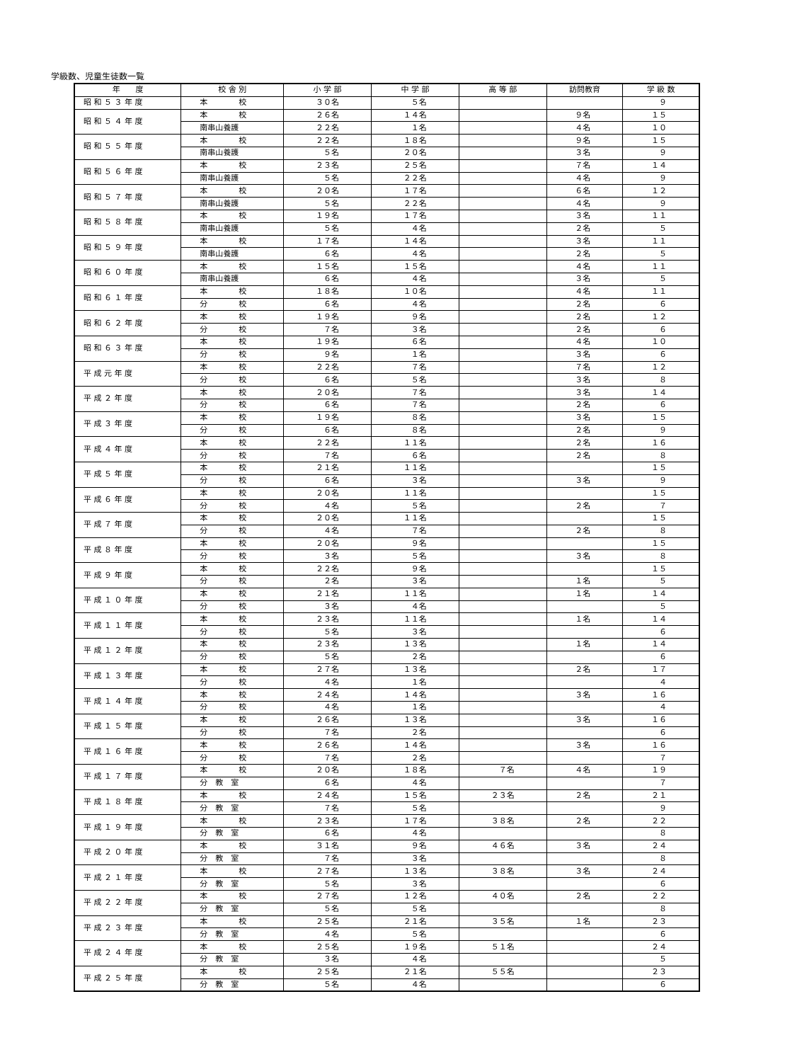学級数、児童生徒数一覧
| 年 度 | 校 舎 別 | 小 学 部 | 中 学 部 | 高 等 部 | 訪問教育 | 学 級 数 |
| --- | --- | --- | --- | --- | --- | --- |
| 昭 和 ５ ３ 年 度 | 本 校 | ３０名 | ５名 | | | ９ |
| 昭 和 ５ ４ 年 度 | 本 校 | ２６名 | １４名 | | ９名 | １５ |
| | 南串山養護 | ２２名 | １名 | | ４名 | １０ |
| 昭 和 ５ ５ 年 度 | 本 校 | ２２名 | １８名 | | ９名 | １５ |
| | 南串山養護 | ５名 | ２０名 | | ３名 | ９ |
| 昭 和 ５ ６ 年 度 | 本 校 | ２３名 | ２５名 | | ７名 | １４ |
| | 南串山養護 | ５名 | ２２名 | | ４名 | ９ |
| 昭 和 ５ ７ 年 度 | 本 校 | ２０名 | １７名 | | ６名 | １２ |
| | 南串山養護 | ５名 | ２２名 | | ４名 | ９ |
| 昭 和 ５ ８ 年 度 | 本 校 | １９名 | １７名 | | ３名 | １１ |
| | 南串山養護 | ５名 | ４名 | | ２名 | ５ |
| 昭 和 ５ ９ 年 度 | 本 校 | １７名 | １４名 | | ３名 | １１ |
| | 南串山養護 | ６名 | ４名 | | ２名 | ５ |
| 昭 和 ６ ０ 年 度 | 本 校 | １５名 | １５名 | | ４名 | １１ |
| | 南串山養護 | ６名 | ４名 | | ３名 | ５ |
| 昭 和 ６ １ 年 度 | 本 校 | １８名 | １０名 | | ４名 | １１ |
| | 分 校 | ６名 | ４名 | | ２名 | ６ |
| 昭 和 ６ ２ 年 度 | 本 校 | １９名 | ９名 | | ２名 | １２ |
| | 分 校 | ７名 | ３名 | | ２名 | ６ |
| 昭 和 ６ ３ 年 度 | 本 校 | １９名 | ６名 | | ４名 | １０ |
| | 分 校 | ９名 | １名 | | ３名 | ６ |
| 平 成 元 年 度 | 本 校 | ２２名 | ７名 | | ７名 | １２ |
| | 分 校 | ６名 | ５名 | | ３名 | ８ |
| 平 成 ２ 年 度 | 本 校 | ２０名 | ７名 | | ３名 | １４ |
| | 分 校 | ６名 | ７名 | | ２名 | ６ |
| 平 成 ３ 年 度 | 本 校 | １９名 | ８名 | | ３名 | １５ |
| | 分 校 | ６名 | ８名 | | ２名 | ９ |
| 平 成 ４ 年 度 | 本 校 | ２２名 | １１名 | | ２名 | １６ |
| | 分 校 | ７名 | ６名 | | ２名 | ８ |
| 平 成 ５ 年 度 | 本 校 | ２１名 | １１名 | | | １５ |
| | 分 校 | ６名 | ３名 | | ３名 | ９ |
| 平 成 ６ 年 度 | 本 校 | ２０名 | １１名 | | | １５ |
| | 分 校 | ４名 | ５名 | | ２名 | ７ |
| 平 成 ７ 年 度 | 本 校 | ２０名 | １１名 | | | １５ |
| | 分 校 | ４名 | ７名 | | ２名 | ８ |
| 平 成 ８ 年 度 | 本 校 | ２０名 | ９名 | | | １５ |
| | 分 校 | ３名 | ５名 | | ３名 | ８ |
| 平 成 ９ 年 度 | 本 校 | ２２名 | ９名 | | | １５ |
| | 分 校 | ２名 | ３名 | | １名 | ５ |
| 平 成 １ ０ 年 度 | 本 校 | ２１名 | １１名 | | １名 | １４ |
| | 分 校 | ３名 | ４名 | | | ５ |
| 平 成 １ １ 年 度 | 本 校 | ２３名 | １１名 | | １名 | １４ |
| | 分 校 | ５名 | ３名 | | | ６ |
| 平 成 １ ２ 年 度 | 本 校 | ２３名 | １３名 | | １名 | １４ |
| | 分 校 | ５名 | ２名 | | | ６ |
| 平 成 １ ３ 年 度 | 本 校 | ２７名 | １３名 | | ２名 | １７ |
| | 分 校 | ４名 | １名 | | | ４ |
| 平 成 １ ４ 年 度 | 本 校 | ２４名 | １４名 | | ３名 | １６ |
| | 分 校 | ４名 | １名 | | | ４ |
| 平 成 １ ５ 年 度 | 本 校 | ２６名 | １３名 | | ３名 | １６ |
| | 分 校 | ７名 | ２名 | | | ６ |
| 平 成 １ ６ 年 度 | 本 校 | ２６名 | １４名 | | ３名 | １６ |
| | 分 校 | ７名 | ２名 | | | ７ |
| 平 成 １ ７ 年 度 | 本 校 | ２０名 | １８名 | ７名 | ４名 | １９ |
| | 分 教 室 | ６名 | ４名 | | | ７ |
| 平 成 １ ８ 年 度 | 本 校 | ２４名 | １５名 | ２３名 | ２名 | ２１ |
| | 分 教 室 | ７名 | ５名 | | | ９ |
| 平 成 １ ９ 年 度 | 本 校 | ２３名 | １７名 | ３８名 | ２名 | ２２ |
| | 分 教 室 | ６名 | ４名 | | | ８ |
| 平 成 ２ ０ 年 度 | 本 校 | ３１名 | ９名 | ４６名 | ３名 | ２４ |
| | 分 教 室 | ７名 | ３名 | | | ８ |
| 平 成 ２ １ 年 度 | 本 校 | ２７名 | １３名 | ３８名 | ３名 | ２４ |
| | 分 教 室 | ５名 | ３名 | | | ６ |
| 平 成 ２ ２ 年 度 | 本 校 | ２７名 | １２名 | ４０名 | ２名 | ２２ |
| | 分 教 室 | ５名 | ５名 | | | ８ |
| 平 成 ２ ３ 年 度 | 本 校 | ２５名 | ２１名 | ３５名 | １名 | ２３ |
| | 分 教 室 | ４名 | ５名 | | | ６ |
| 平 成 ２ ４ 年 度 | 本 校 | ２５名 | １９名 | ５１名 | | ２４ |
| | 分 教 室 | ３名 | ４名 | | | ５ |
| 平 成 ２ ５ 年 度 | 本 校 | ２５名 | ２１名 | ５５名 | | ２３ |
| | 分 教 室 | ５名 | ４名 | | | ６ |